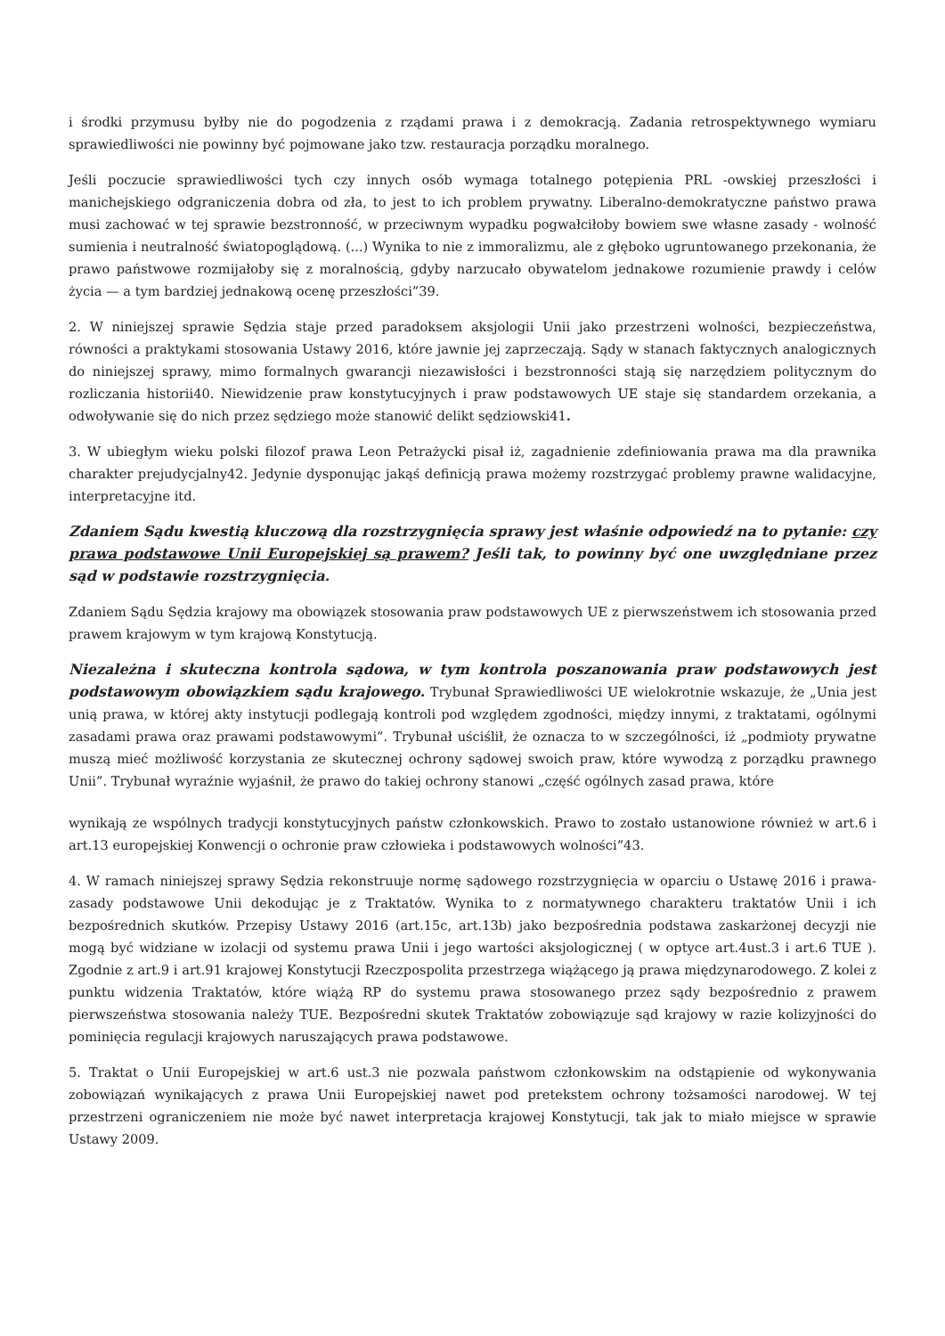i środki przymusu byłby nie do pogodzenia z rządami prawa i z demokracją. Zadania retrospektywnego wymiaru sprawiedliwości nie powinny być pojmowane jako tzw. restauracja porządku moralnego.
Jeśli poczucie sprawiedliwości tych czy innych osób wymaga totalnego potępienia PRL -owskiej przeszłości i manichejskiego odgraniczenia dobra od zła, to jest to ich problem prywatny. Liberalno-demokratyczne państwo prawa musi zachować w tej sprawie bezstronność, w przeciwnym wypadku pogwałciłoby bowiem swe własne zasady - wolność sumienia i neutralność światopoglądową. (...) Wynika to nie z immoralizmu, ale z głęboko ugruntowanego przekonania, że prawo państwowe rozmijałoby się z moralnością, gdyby narzucało obywatelom jednakowe rozumienie prawdy i celów życia — a tym bardziej jednakową ocenę przeszłości”39.
2. W niniejszej sprawie Sędzia staje przed paradoksem aksjologii Unii jako przestrzeni wolności, bezpieczeństwa, równości a praktykami stosowania Ustawy 2016, które jawnie jej zaprzeczają. Sądy w stanach faktycznych analogicznych do niniejszej sprawy, mimo formalnych gwarancji niezawisłości i bezstronności stają się narzędziem politycznym do rozliczania historii40. Niewidzenie praw konstytucyjnych i praw podstawowych UE staje się standardem orzekania, a odwoływanie się do nich przez sędziego może stanowić delikt sędziowski41.
3. W ubiegłym wieku polski filozof prawa Leon Petrażycki pisał iż, zagadnienie zdefiniowania prawa ma dla prawnika charakter prejudycjalny42. Jedynie dysponując jakąś definicją prawa możemy rozstrzygać problemy prawne walidacyjne, interpretacyjne itd.
Zdaniem Sądu kwestią kluczową dla rozstrzygnięcia sprawy jest właśnie odpowiedź na to pytanie: czy prawa podstawowe Unii Europejskiej są prawem? Jeśli tak, to powinny być one uwzględniane przez sąd w podstawie rozstrzygnięcia.
Zdaniem Sądu Sędzia krajowy ma obowiązek stosowania praw podstawowych UE z pierwszeństwem ich stosowania przed prawem krajowym w tym krajową Konstytucją.
Niezależna i skuteczna kontrola sądowa, w tym kontrola poszanowania praw podstawowych jest podstawowym obowiązkiem sądu krajowego. Trybunał Sprawiedliwości UE wielokrotnie wskazuje, że „Unia jest unią prawa, w której akty instytucji podlegają kontroli pod względem zgodności, między innymi, z traktatami, ogólnymi zasadami prawa oraz prawami podstawowymi”. Trybunał uściślił, że oznacza to w szczególności, iż „podmioty prywatne muszą mieć możliwość korzystania ze skutecznej ochrony sądowej swoich praw, które wywodzą z porządku prawnego Unii”. Trybunał wyraźnie wyjaśnił, że prawo do takiej ochrony stanowi „część ogólnych zasad prawa, które
wynikają ze wspólnych tradycji konstytucyjnych państw członkowskich. Prawo to zostało ustanowione również w art.6 i art.13 europejskiej Konwencji o ochronie praw człowieka i podstawowych wolności”43.
4. W ramach niniejszej sprawy Sędzia rekonstruuje normę sądowego rozstrzygnięcia w oparciu o Ustawę 2016 i prawa- zasady podstawowe Unii dekodując je z Traktatów. Wynika to z normatywnego charakteru traktatów Unii i ich bezpośrednich skutków. Przepisy Ustawy 2016 (art.15c, art.13b) jako bezpośrednia podstawa zaskarżonej decyzji nie mogą być widziane w izolacji od systemu prawa Unii i jego wartości aksjologicznej ( w optyce art.4ust.3 i art.6 TUE ). Zgodnie z art.9 i art.91 krajowej Konstytucji Rzeczpospolita przestrzega wiążącego ją prawa międzynarodowego. Z kolei z punktu widzenia Traktatów, które wiążą RP do systemu prawa stosowanego przez sądy bezpośrednio z prawem pierwszeństwa stosowania należy TUE. Bezpośredni skutek Traktatów zobowiązuje sąd krajowy w razie kolizyjności do pominięcia regulacji krajowych naruszających prawa podstawowe.
5. Traktat o Unii Europejskiej w art.6 ust.3 nie pozwala państwom członkowskim na odstąpienie od wykonywania zobowiązań wynikających z prawa Unii Europejskiej nawet pod pretekstem ochrony tożsamości narodowej. W tej przestrzeni ograniczeniem nie może być nawet interpretacja krajowej Konstytucji, tak jak to miało miejsce w sprawie Ustawy 2009.